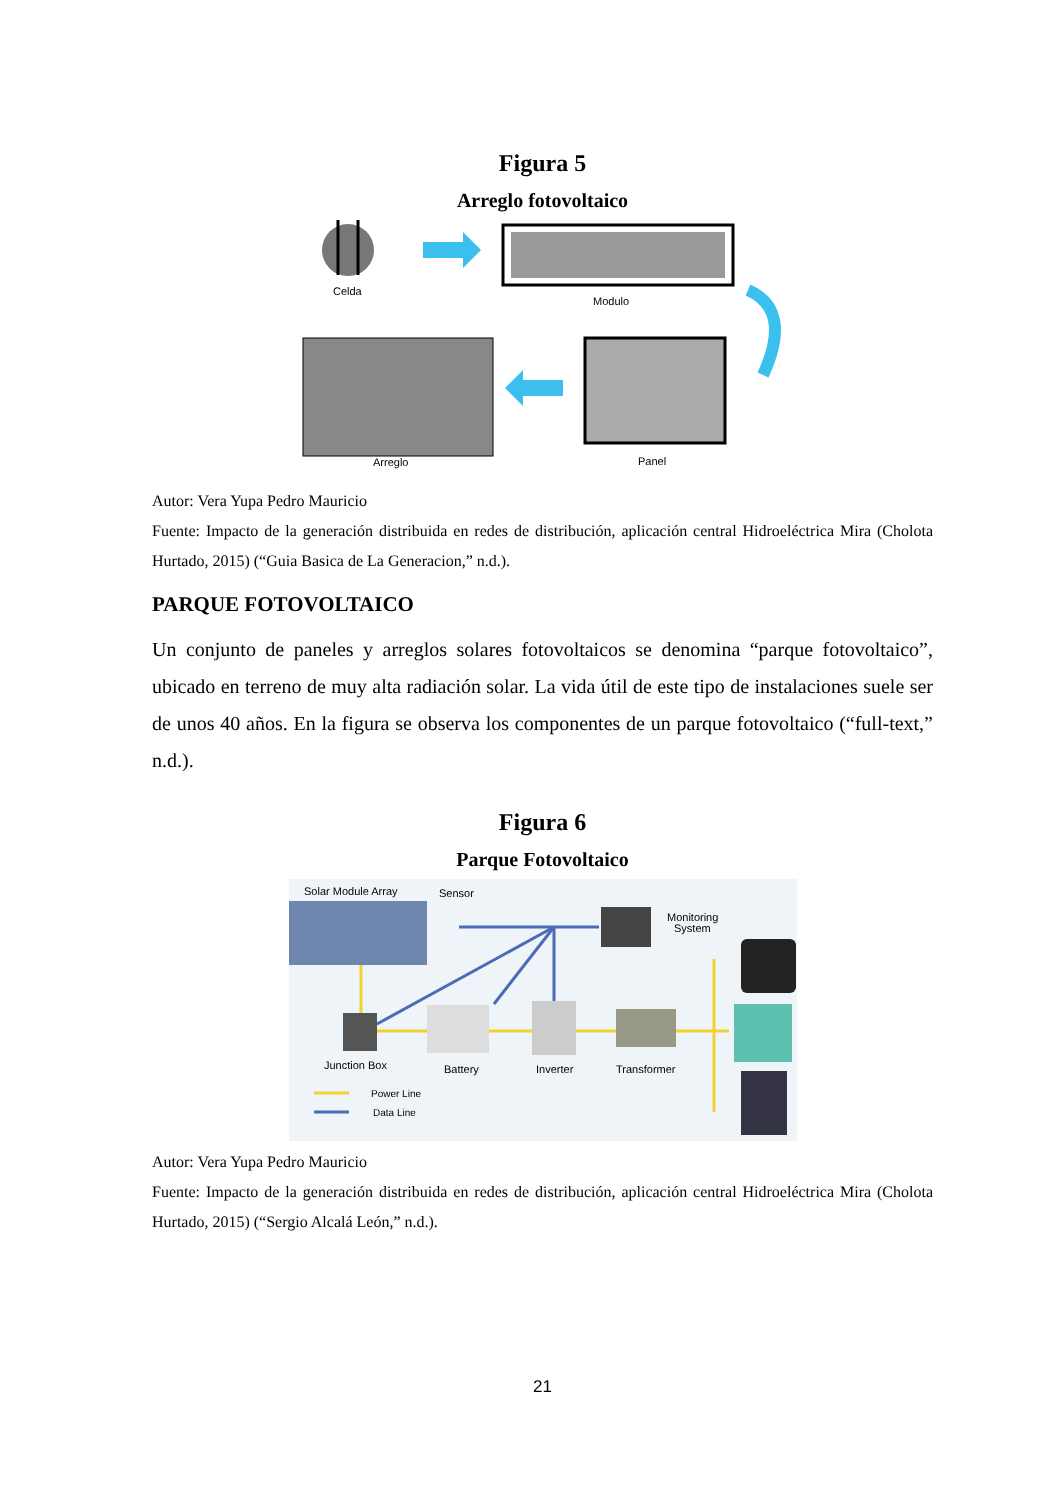Figura 5
Arreglo fotovoltaico
Celda
Modulo
Panel
Arreglo
Autor: Vera Yupa Pedro Mauricio
Fuente: Impacto de la generación distribuida en redes de distribución, aplicación central Hidroeléctrica Mira (Cholota Hurtado, 2015) (“Guia Basica de La Generacion,” n.d.).
PARQUE FOTOVOLTAICO
Un conjunto de paneles y arreglos solares fotovoltaicos se denomina “parque fotovoltaico”, ubicado en terreno de muy alta radiación solar. La vida útil de este tipo de instalaciones suele ser de unos 40 años. En la figura se observa los componentes de un parque fotovoltaico (“full-text,” n.d.).
Figura 6
Parque Fotovoltaico
Solar Module Array
Sensor
Monitoring
System
Junction Box
Battery
Inverter
Transformer
Power Line
Data Line
Autor: Vera Yupa Pedro Mauricio
Fuente: Impacto de la generación distribuida en redes de distribución, aplicación central Hidroeléctrica Mira (Cholota Hurtado, 2015) (“Sergio Alcalá León,” n.d.).
21